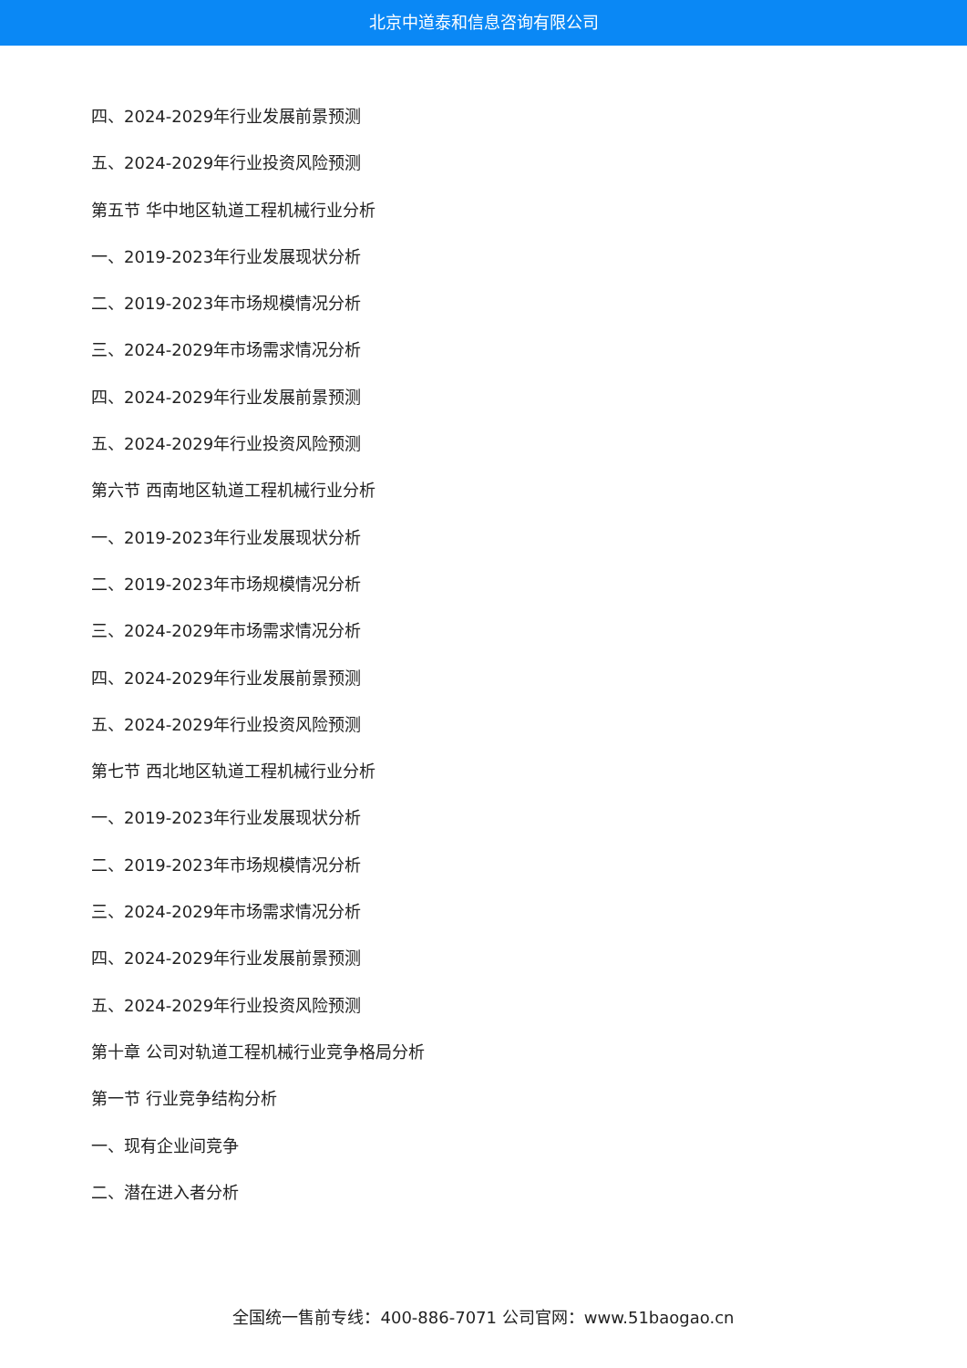北京中道泰和信息咨询有限公司
四、2024-2029年行业发展前景预测
五、2024-2029年行业投资风险预测
第五节 华中地区轨道工程机械行业分析
一、2019-2023年行业发展现状分析
二、2019-2023年市场规模情况分析
三、2024-2029年市场需求情况分析
四、2024-2029年行业发展前景预测
五、2024-2029年行业投资风险预测
第六节 西南地区轨道工程机械行业分析
一、2019-2023年行业发展现状分析
二、2019-2023年市场规模情况分析
三、2024-2029年市场需求情况分析
四、2024-2029年行业发展前景预测
五、2024-2029年行业投资风险预测
第七节 西北地区轨道工程机械行业分析
一、2019-2023年行业发展现状分析
二、2019-2023年市场规模情况分析
三、2024-2029年市场需求情况分析
四、2024-2029年行业发展前景预测
五、2024-2029年行业投资风险预测
第十章 公司对轨道工程机械行业竞争格局分析
第一节 行业竞争结构分析
一、现有企业间竞争
二、潜在进入者分析
全国统一售前专线：400-886-7071 公司官网：www.51baogao.cn